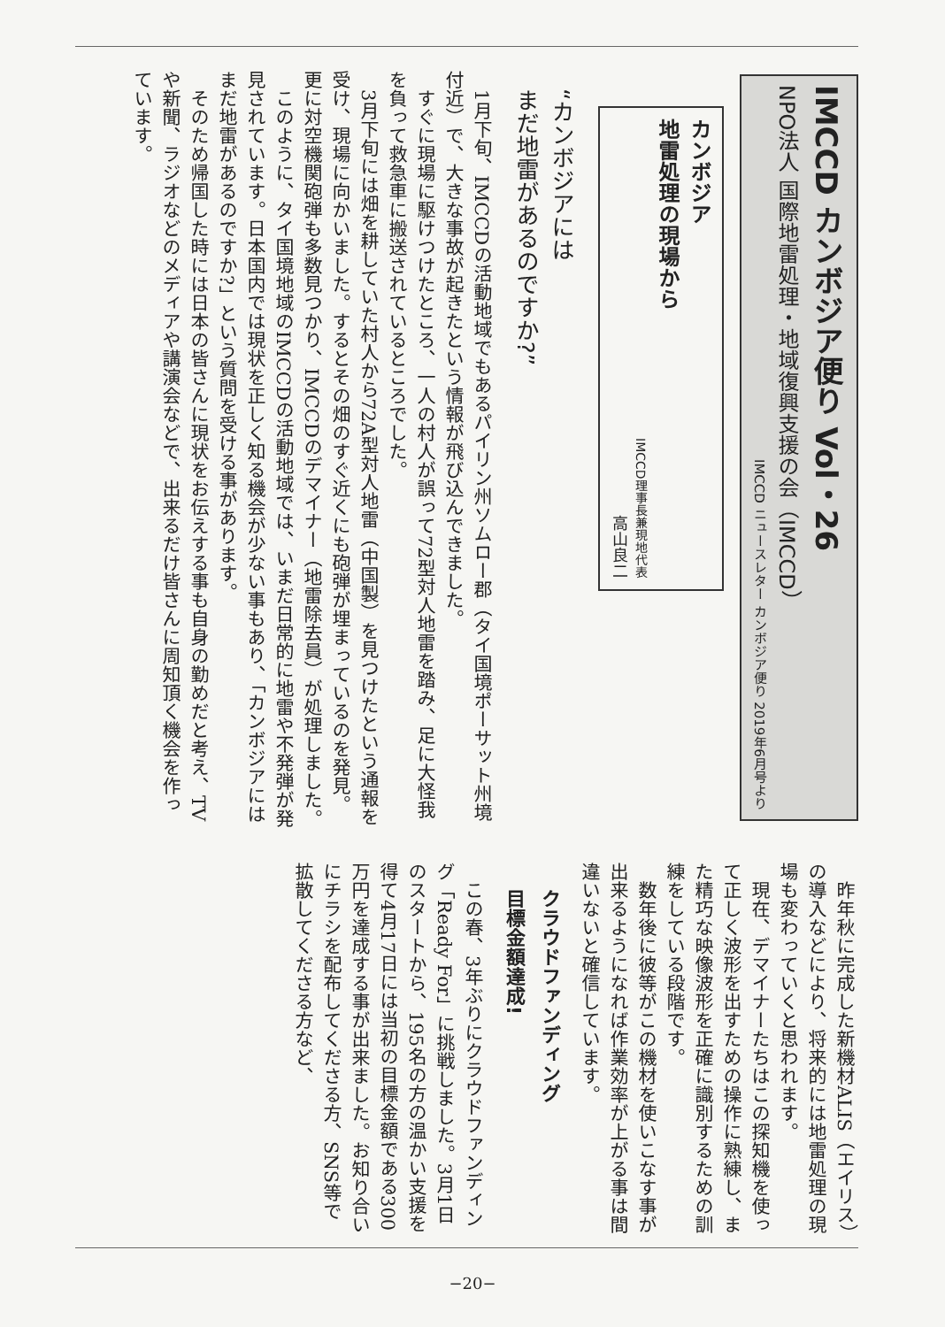IMCCD カンボジア便り Vol・26
NPO法人 国際地雷処理・地域復興支援の会（IMCCD）
IMCCD ニュースレター カンボジア便り 2019年6月号より
カンボジア
地雷処理の現場から
IMCCD理事長兼現地代表
高山良二
“カンボジアには
まだ地雷があるのですか?”
1月下旬、IMCCDの活動地域でもあるパイリン州ソムロー郡（タイ国境ポーサット州境付近）で、大きな事故が起きたという情報が飛び込んできました。
すぐに現場に駆けつけたところ、一人の村人が誤って72型対人地雷を踏み、足に大怪我を負って救急車に搬送されているところでした。
3月下旬には畑を耕していた村人から72A型対人地雷（中国製）を見つけたという通報を受け、現場に向かいました。するとその畑のすぐ近くにも砲弾が埋まっているのを発見。更に対空機関砲弾も多数見つかり、IMCCDのデマイナー（地雷除去員）が処理しました。
このように、タイ国境地域のIMCCDの活動地域では、いまだ日常的に地雷や不発弾が発見されています。日本国内では現状を正しく知る機会が少ない事もあり、「カンボジアにはまだ地雷があるのですか?」という質問を受ける事があります。
そのため帰国した時には日本の皆さんに現状をお伝えする事も自身の勤めだと考え、TVや新聞、ラジオなどのメディアや講演会などで、出来るだけ皆さんに周知頂く機会を作っています。
昨年秋に完成した新機材ALIS（エイリス）の導入などにより、将来的には地雷処理の現場も変わっていくと思われます。
現在、デマイナーたちはこの探知機を使って正しく波形を出すための操作に熟練し、また精巧な映像波形を正確に識別するための訓練をしている段階です。
数年後に彼等がこの機材を使いこなす事が出来るようになれば作業効率が上がる事は間違いないと確信しています。
クラウドファンディング
目標金額達成!
この春、3年ぶりにクラウドファンディング「Ready For」に挑戦しました。3月1日のスタートから、195名の方の温かい支援を得て4月17日には当初の目標金額である300万円を達成する事が出来ました。お知り合いにチラシを配布してくださる方、SNS等で拡散してくださる方など、
−20−